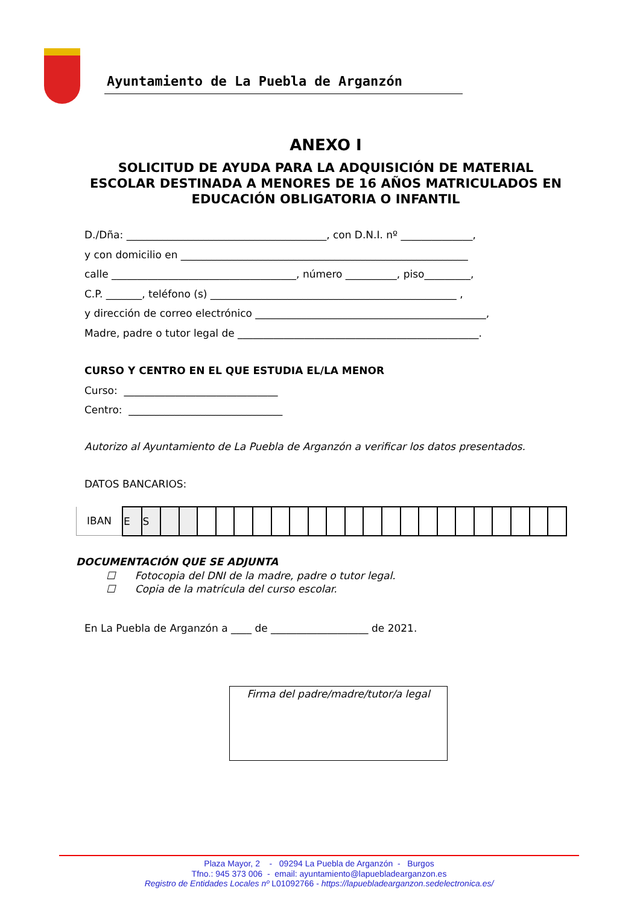Ayuntamiento de La Puebla de Arganzón
ANEXO I
SOLICITUD DE AYUDA PARA LA ADQUISICIÓN DE MATERIAL ESCOLAR DESTINADA A MENORES DE 16 AÑOS MATRICULADOS EN EDUCACIÓN OBLIGATORIA O INFANTIL
D./Dña: _______________________________________, con D.N.I. nº ______________,
y con domicilio en ________________________________________________________
calle ____________________________________, número __________, piso_________,
C.P. _______, teléfono (s) ________________________________________________ ,
y dirección de correo electrónico _____________________________________________,
Madre, padre o tutor legal de _______________________________________________.
CURSO Y CENTRO EN EL QUE ESTUDIA EL/LA MENOR
Curso: ______________________________
Centro: ______________________________
Autorizo al Ayuntamiento de La Puebla de Arganzón a verificar los datos presentados.
DATOS BANCARIOS:
| IBAN | E | S | | | | | | | | | | | | | | | | | | | | | | |
DOCUMENTACIÓN QUE SE ADJUNTA
☐ Fotocopia del DNI de la madre, padre o tutor legal.
☐ Copia de la matrícula del curso escolar.
En La Puebla de Arganzón a ____ de ___________________ de 2021.
Firma del padre/madre/tutor/a legal
Plaza Mayor, 2 - 09294 La Puebla de Arganzón - Burgos
Tfno.: 945 373 006 - email: ayuntamiento@lapuebladearganzon.es
Registro de Entidades Locales nº L01092766 - https://lapuebladearganzon.sedelectronica.es/